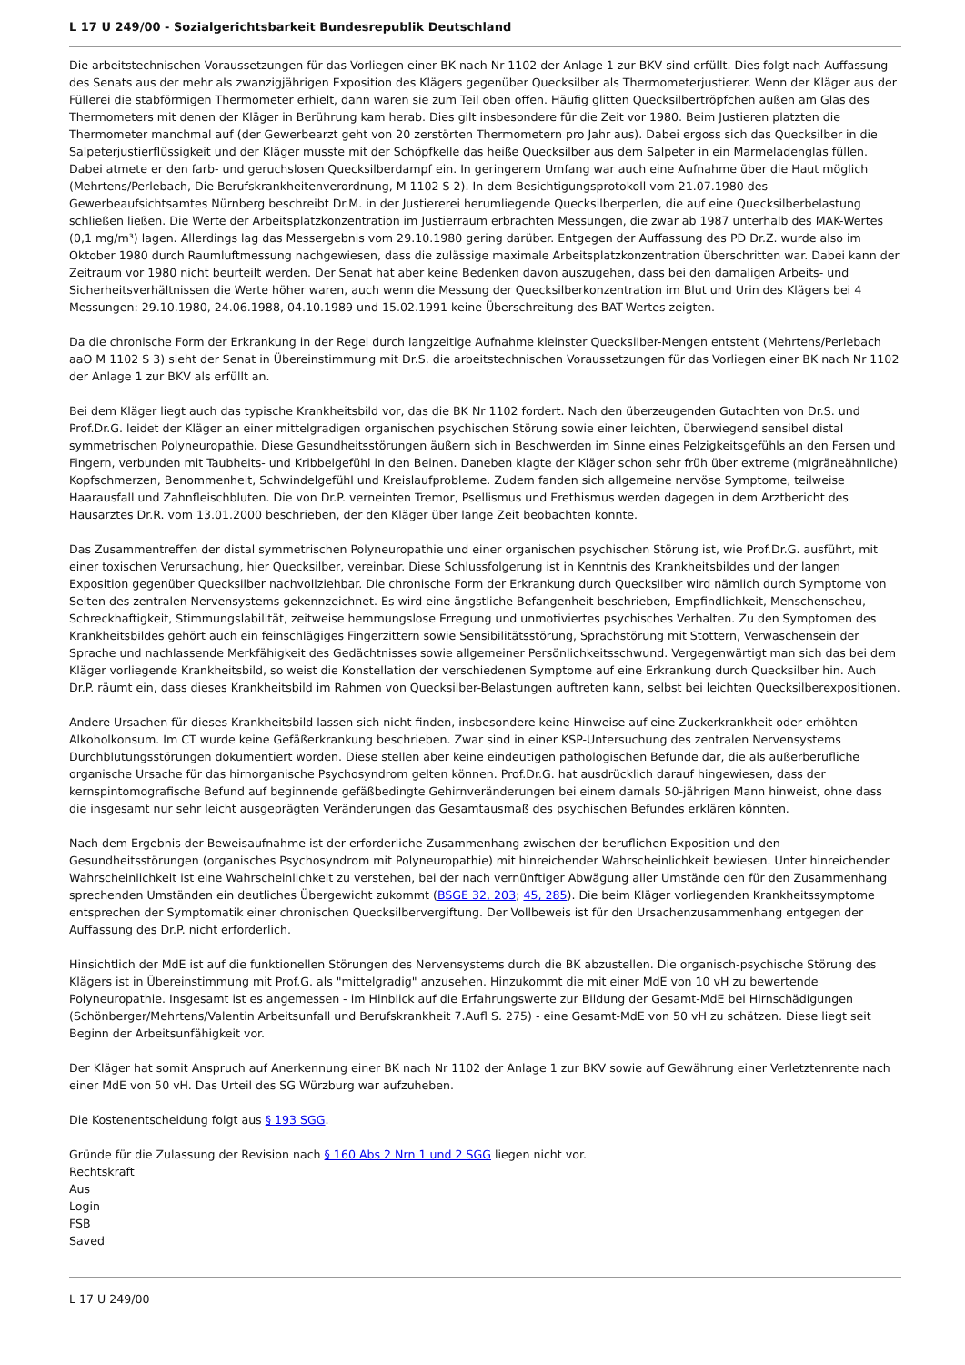L 17 U 249/00 - Sozialgerichtsbarkeit Bundesrepublik Deutschland
Die arbeitstechnischen Voraussetzungen für das Vorliegen einer BK nach Nr 1102 der Anlage 1 zur BKV sind erfüllt. Dies folgt nach Auffassung des Senats aus der mehr als zwanzigjährigen Exposition des Klägers gegenüber Quecksilber als Thermometerjustierer. Wenn der Kläger aus der Füllerei die stabförmigen Thermometer erhielt, dann waren sie zum Teil oben offen. Häufig glitten Quecksilbertröpfchen außen am Glas des Thermometers mit denen der Kläger in Berührung kam herab. Dies gilt insbesondere für die Zeit vor 1980. Beim Justieren platzten die Thermometer manchmal auf (der Gewerbearzt geht von 20 zerstörten Thermometern pro Jahr aus). Dabei ergoss sich das Quecksilber in die Salpeterjustierflüssigkeit und der Kläger musste mit der Schöpfkelle das heiße Quecksilber aus dem Salpeter in ein Marmeladenglas füllen. Dabei atmete er den farb- und geruchslosen Quecksilberdampf ein. In geringerem Umfang war auch eine Aufnahme über die Haut möglich (Mehrtens/Perlebach, Die Berufskrankheitenverordnung, M 1102 S 2). In dem Besichtigungsprotokoll vom 21.07.1980 des Gewerbeaufsichtsamtes Nürnberg beschreibt Dr.M. in der Justiererei herumliegende Quecksilberperlen, die auf eine Quecksilberbelastung schließen ließen. Die Werte der Arbeitsplatzkonzentration im Justierraum erbrachten Messungen, die zwar ab 1987 unterhalb des MAK-Wertes (0,1 mg/m³) lagen. Allerdings lag das Messergebnis vom 29.10.1980 gering darüber. Entgegen der Auffassung des PD Dr.Z. wurde also im Oktober 1980 durch Raumluftmessung nachgewiesen, dass die zulässige maximale Arbeitsplatzkonzentration überschritten war. Dabei kann der Zeitraum vor 1980 nicht beurteilt werden. Der Senat hat aber keine Bedenken davon auszugehen, dass bei den damaligen Arbeits- und Sicherheitsverhältnissen die Werte höher waren, auch wenn die Messung der Quecksilberkonzentration im Blut und Urin des Klägers bei 4 Messungen: 29.10.1980, 24.06.1988, 04.10.1989 und 15.02.1991 keine Überschreitung des BAT-Wertes zeigten.
Da die chronische Form der Erkrankung in der Regel durch langzeitige Aufnahme kleinster Quecksilber-Mengen entsteht (Mehrtens/Perlebach aaO M 1102 S 3) sieht der Senat in Übereinstimmung mit Dr.S. die arbeitstechnischen Voraussetzungen für das Vorliegen einer BK nach Nr 1102 der Anlage 1 zur BKV als erfüllt an.
Bei dem Kläger liegt auch das typische Krankheitsbild vor, das die BK Nr 1102 fordert. Nach den überzeugenden Gutachten von Dr.S. und Prof.Dr.G. leidet der Kläger an einer mittelgradigen organischen psychischen Störung sowie einer leichten, überwiegend sensibel distal symmetrischen Polyneuropathie. Diese Gesundheitsstörungen äußern sich in Beschwerden im Sinne eines Pelzigkeitsgefühls an den Fersen und Fingern, verbunden mit Taubheits- und Kribbelgefühl in den Beinen. Daneben klagte der Kläger schon sehr früh über extreme (migräneähnliche) Kopfschmerzen, Benommenheit, Schwindelgefühl und Kreislaufprobleme. Zudem fanden sich allgemeine nervöse Symptome, teilweise Haarausfall und Zahnfleischbluten. Die von Dr.P. verneinten Tremor, Psellismus und Erethismus werden dagegen in dem Arztbericht des Hausarztes Dr.R. vom 13.01.2000 beschrieben, der den Kläger über lange Zeit beobachten konnte.
Das Zusammentreffen der distal symmetrischen Polyneuropathie und einer organischen psychischen Störung ist, wie Prof.Dr.G. ausführt, mit einer toxischen Verursachung, hier Quecksilber, vereinbar. Diese Schlussfolgerung ist in Kenntnis des Krankheitsbildes und der langen Exposition gegenüber Quecksilber nachvollziehbar. Die chronische Form der Erkrankung durch Quecksilber wird nämlich durch Symptome von Seiten des zentralen Nervensystems gekennzeichnet. Es wird eine ängstliche Befangenheit beschrieben, Empfindlichkeit, Menschenscheu, Schreckhaftigkeit, Stimmungslabilität, zeitweise hemmungslose Erregung und unmotiviertes psychisches Verhalten. Zu den Symptomen des Krankheitsbildes gehört auch ein feinschlägiges Fingerzittern sowie Sensibilitätsstörung, Sprachstörung mit Stottern, Verwaschensein der Sprache und nachlassende Merkfähigkeit des Gedächtnisses sowie allgemeiner Persönlichkeitsschwund. Vergegenwärtigt man sich das bei dem Kläger vorliegende Krankheitsbild, so weist die Konstellation der verschiedenen Symptome auf eine Erkrankung durch Quecksilber hin. Auch Dr.P. räumt ein, dass dieses Krankheitsbild im Rahmen von Quecksilber-Belastungen auftreten kann, selbst bei leichten Quecksilberexpositionen.
Andere Ursachen für dieses Krankheitsbild lassen sich nicht finden, insbesondere keine Hinweise auf eine Zuckerkrankheit oder erhöhten Alkoholkonsum. Im CT wurde keine Gefäßerkrankung beschrieben. Zwar sind in einer KSP-Untersuchung des zentralen Nervensystems Durchblutungsstörungen dokumentiert worden. Diese stellen aber keine eindeutigen pathologischen Befunde dar, die als außerberufliche organische Ursache für das hirnorganische Psychosyndrom gelten können. Prof.Dr.G. hat ausdrücklich darauf hingewiesen, dass der kernspintomografische Befund auf beginnende gefäßbedingte Gehirnveränderungen bei einem damals 50-jährigen Mann hinweist, ohne dass die insgesamt nur sehr leicht ausgeprägten Veränderungen das Gesamtausmaß des psychischen Befundes erklären könnten.
Nach dem Ergebnis der Beweisaufnahme ist der erforderliche Zusammenhang zwischen der beruflichen Exposition und den Gesundheitsstörungen (organisches Psychosyndrom mit Polyneuropathie) mit hinreichender Wahrscheinlichkeit bewiesen. Unter hinreichender Wahrscheinlichkeit ist eine Wahrscheinlichkeit zu verstehen, bei der nach vernünftiger Abwägung aller Umstände den für den Zusammenhang sprechenden Umständen ein deutliches Übergewicht zukommt (BSGE 32, 203; 45, 285). Die beim Kläger vorliegenden Krankheitssymptome entsprechen der Symptomatik einer chronischen Quecksilbervergiftung. Der Vollbeweis ist für den Ursachenzusammenhang entgegen der Auffassung des Dr.P. nicht erforderlich.
Hinsichtlich der MdE ist auf die funktionellen Störungen des Nervensystems durch die BK abzustellen. Die organisch-psychische Störung des Klägers ist in Übereinstimmung mit Prof.G. als "mittelgradig" anzusehen. Hinzukommt die mit einer MdE von 10 vH zu bewertende Polyneuropathie. Insgesamt ist es angemessen - im Hinblick auf die Erfahrungswerte zur Bildung der Gesamt-MdE bei Hirnschädigungen (Schönberger/Mehrtens/Valentin Arbeitsunfall und Berufskrankheit 7.Aufl S. 275) - eine Gesamt-MdE von 50 vH zu schätzen. Diese liegt seit Beginn der Arbeitsunfähigkeit vor.
Der Kläger hat somit Anspruch auf Anerkennung einer BK nach Nr 1102 der Anlage 1 zur BKV sowie auf Gewährung einer Verletztenrente nach einer MdE von 50 vH. Das Urteil des SG Würzburg war aufzuheben.
Die Kostenentscheidung folgt aus § 193 SGG.
Gründe für die Zulassung der Revision nach § 160 Abs 2 Nrn 1 und 2 SGG liegen nicht vor.
Rechtskraft
Aus
Login
FSB
Saved
L 17 U 249/00